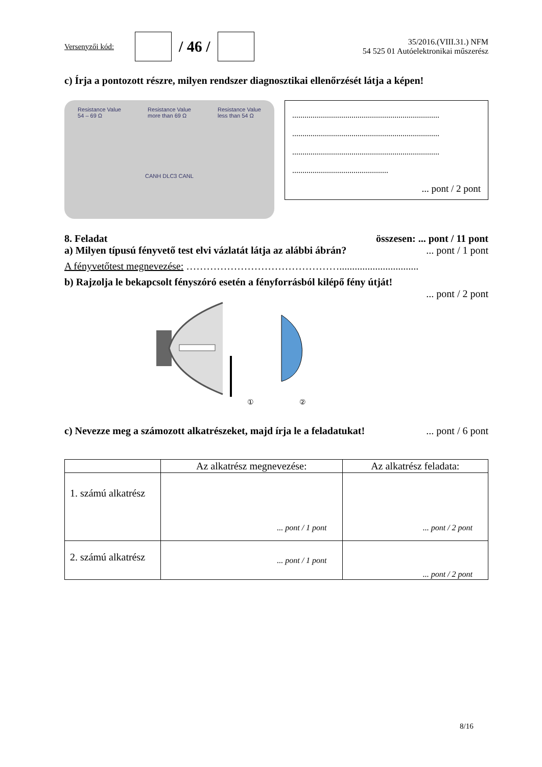Versenyzői kód:
/ 46 /
35/2016.(VIII.31.) NFM
54 525 01 Autóelektronikai műszerész
c) Írja a pontozott részre, milyen rendszer diagnosztikai ellenőrzését látja a képen!
Resistance Value
54 – 69 Ω Resistance Value
more than 69 Ω Resistance Value
less than 54 Ω CANH DLC3 CANL
........................................................................
........................................................................
........................................................................
...............................................
... pont / 2 pont
8. Feladat összesen: ... pont / 11 pont
a) Milyen típusú fényvető test elvi vázlatát látja az alábbi ábrán?... pont / 1 pont
A fényvetőtest megnevezése: ………………………………………...............................
b) Rajzolja le bekapcsolt fényszóró esetén a fényforrásból kilépő fény útját!
... pont / 2 pont
①
②
c) Nevezze meg a számozott alkatrészeket, majd írja le a feladatukat!... pont / 6 pont
| | Az alkatrész megnevezése: | Az alkatrész feladata: |
| --- | --- | --- |
| 1. számú alkatrész | ... pont / 1 pont | ... pont / 2 pont |
| 2. számú alkatrész | ... pont / 1 pont | ... pont / 2 pont |
8/16